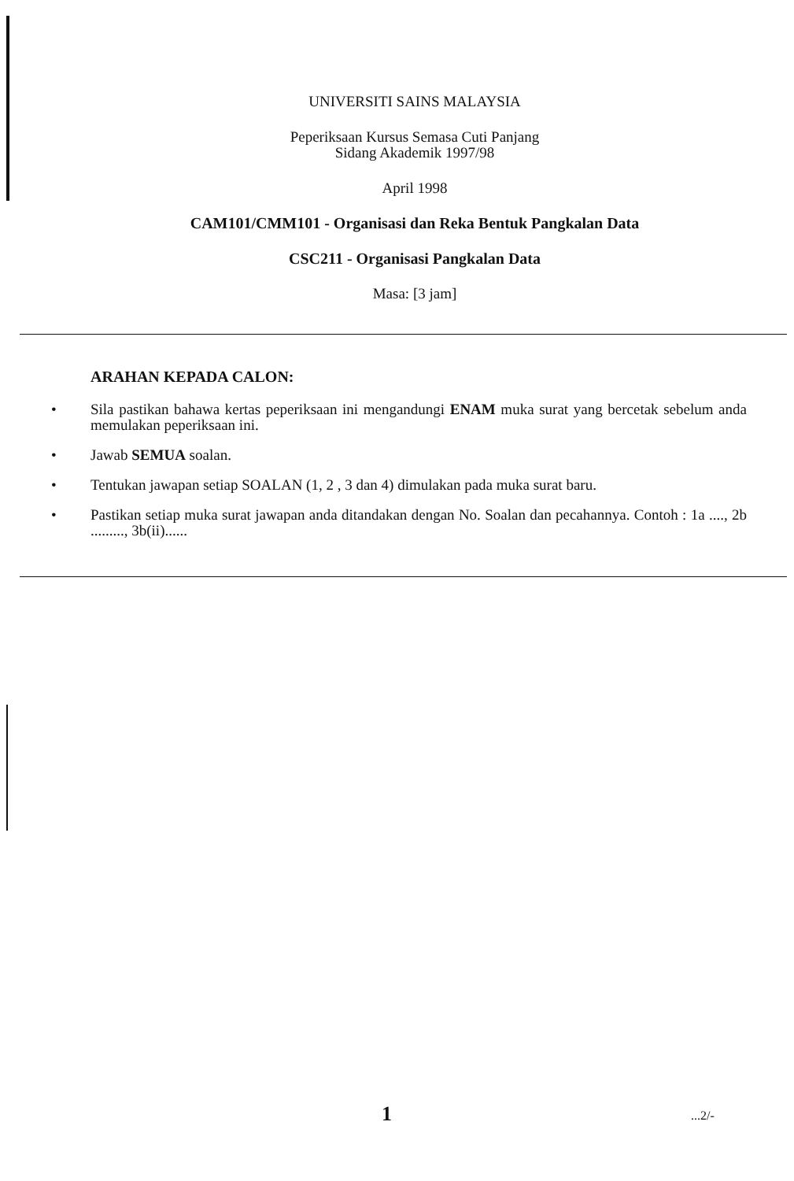UNIVERSITI SAINS MALAYSIA
Peperiksaan Kursus Semasa Cuti Panjang
Sidang Akademik 1997/98
April 1998
CAM101/CMM101 - Organisasi dan Reka Bentuk Pangkalan Data
CSC211 - Organisasi Pangkalan Data
Masa: [3 jam]
ARAHAN KEPADA CALON:
• Sila pastikan bahawa kertas peperiksaan ini mengandungi ENAM muka surat yang bercetak sebelum anda memulakan peperiksaan ini.
• Jawab SEMUA soalan.
• Tentukan jawapan setiap SOALAN (1, 2 , 3 dan 4) dimulakan pada muka surat baru.
• Pastikan setiap muka surat jawapan anda ditandakan dengan No. Soalan dan pecahannya. Contoh : 1a ...., 2b ........., 3b(ii)......
1 ...2/-